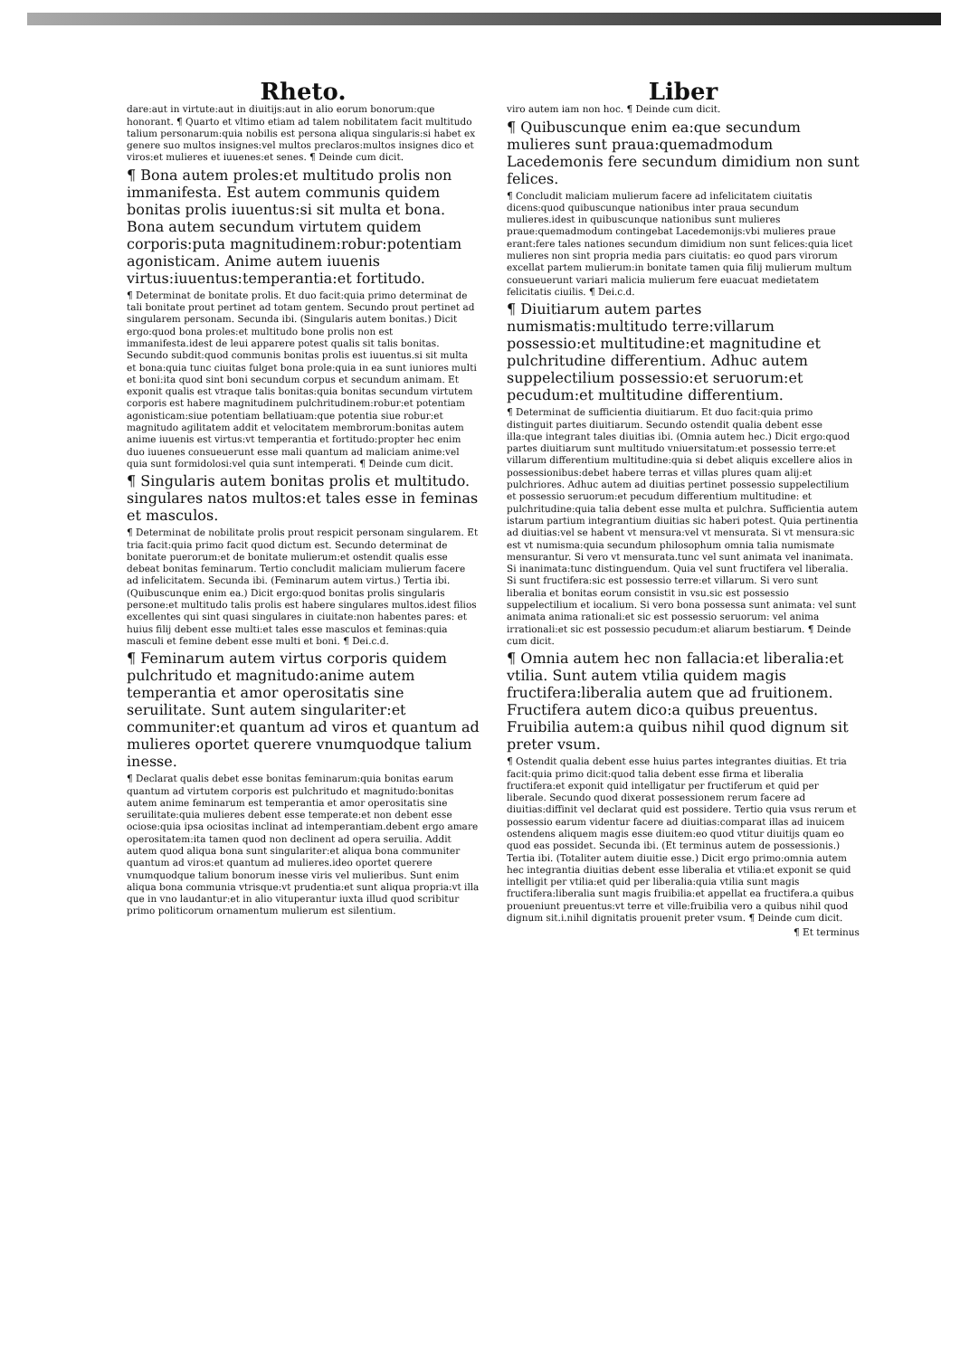Rheto.
dare:aut in virtute:aut in diuitijs:aut in alio eorum bonorum:que honorant. ¶ Quarto et vltimo etiam ad talem nobilitatem facit multitudo talium personarum:quia nobilis est persona aliqua singularis:si habet ex genere suo multos insignes:vel multos preclaros:multos insignes dico et viros:et mulieres et iuuenes:et senes. ¶ Deinde cum dicit.
¶ Bona autem proles:et multitudo prolis non immanifesta. Est autem communis quidem bonitas prolis iuuentus:si sit multa et bona. Bona autem secundum virtutem quidem corporis:puta magnitudinem:robur:potentiam agonisticam. Anime autem iuuenis virtus:iuuentus:temperantia:et fortitudo.
¶ Determinat de bonitate prolis. Et duo facit:quia primo determinat de tali bonitate prout pertinet ad totam gentem. Secundo prout pertinet ad singularem personam. Secunda ibi. (Singularis autem bonitas.) Dicit ergo:quod bona proles:et multitudo bone prolis non est immanifesta.idest de leui apparere potest qualis sit talis bonitas. Secundo subdit:quod communis bonitas prolis est iuuentus.si sit multa et bona:quia tunc ciuitas fulget bona prole:quia in ea sunt iuniores multi et boni:ita quod sint boni secundum corpus et secundum animam. Et exponit qualis est vtraque talis bonitas:quia bonitas secundum virtutem corporis est habere magnitudinem pulchritudinem:robur:et potentiam agonisticam:siue potentiam bellatiuam:que potentia siue robur:et magnitudo agilitatem addit et velocitatem membrorum:bonitas autem anime iuuenis est virtus:vt temperantia et fortitudo:propter hec enim duo iuuenes consueuerunt esse mali quantum ad maliciam anime:vel quia sunt formidolosi:vel quia sunt intemperati. ¶ Deinde cum dicit.
¶ Singularis autem bonitas prolis et multitudo. singulares natos multos:et tales esse in feminas et masculos.
¶ Determinat de nobilitate prolis prout respicit personam singularem. Et tria facit:quia primo facit quod dictum est. Secundo determinat de bonitate puerorum:et de bonitate mulierum:et ostendit qualis esse debeat bonitas feminarum. Tertio concludit maliciam mulierum facere ad infelicitatem. Secunda ibi. (Feminarum autem virtus.) Tertia ibi. (Quibuscunque enim ea.) Dicit ergo:quod bonitas prolis singularis persone:et multitudo talis prolis est habere singulares multos.idest filios excellentes qui sint quasi singulares in ciuitate:non habentes pares: et huius filij debent esse multi:et tales esse masculos et feminas:quia masculi et femine debent esse multi et boni. ¶ Dei.c.d.
¶ Feminarum autem virtus corporis quidem pulchritudo et magnitudo:anime autem temperantia et amor operositatis sine seruilitate. Sunt autem singulariter:et communiter:et quantum ad viros et quantum ad mulieres oportet querere vnumquodque talium inesse.
¶ Declarat qualis debet esse bonitas feminarum:quia bonitas earum quantum ad virtutem corporis est pulchritudo et magnitudo:bonitas autem anime feminarum est temperantia et amor operositatis sine seruilitate:quia mulieres debent esse temperate:et non debent esse ociose:quia ipsa ociositas inclinat ad intemperantiam.debent ergo amare operositatem:ita tamen quod non declinent ad opera seruilia. Addit autem quod aliqua bona sunt singulariter:et aliqua bona communiter quantum ad viros:et quantum ad mulieres.ideo oportet querere vnumquodque talium bonorum inesse viris vel mulieribus. Sunt enim aliqua bona communia vtrisque:vt prudentia:et sunt aliqua propria:vt illa que in vno laudantur:et in alio vituperantur iuxta illud quod scribitur primo politicorum ornamentum mulierum est silentium.
Liber
viro autem iam non hoc. ¶ Deinde cum dicit.
¶ Quibuscunque enim ea:que secundum mulieres sunt praua:quemadmodum Lacedemonis fere secundum dimidium non sunt felices.
¶ Concludit maliciam mulierum facere ad infelicitatem ciuitatis dicens:quod quibuscunque nationibus inter praua secundum mulieres.idest in quibuscunque nationibus sunt mulieres praue:quemadmodum contingebat Lacedemonijs:vbi mulieres praue erant:fere tales nationes secundum dimidium non sunt felices:quia licet mulieres non sint propria media pars ciuitatis: eo quod pars virorum excellat partem mulierum:in bonitate tamen quia filij mulierum multum consueuerunt variari malicia mulierum fere euacuat medietatem felicitatis ciuilis. ¶ Dei.c.d.
¶ Diuitiarum autem partes numismatis:multitudo terre:villarum possessio:et multitudine:et magnitudine et pulchritudine differentium. Adhuc autem suppelectilium possessio:et seruorum:et pecudum:et multitudine differentium.
¶ Determinat de sufficientia diuitiarum. Et duo facit:quia primo distinguit partes diuitiarum. Secundo ostendit qualia debent esse illa:que integrant tales diuitias ibi. (Omnia autem hec.) Dicit ergo:quod partes diuitiarum sunt multitudo vniuersitatum:et possessio terre:et villarum differentium multitudine:quia si debet aliquis excellere alios in possessionibus:debet habere terras et villas plures quam alij:et pulchriores. Adhuc autem ad diuitias pertinet possessio suppelectilium et possessio seruorum:et pecudum differentium multitudine: et pulchritudine:quia talia debent esse multa et pulchra. Sufficientia autem istarum partium integrantium diuitias sic haberi potest. Quia pertinentia ad diuitias:vel se habent vt mensura:vel vt mensurata. Si vt mensura:sic est vt numisma:quia secundum philosophum omnia talia numismate mensurantur. Si vero vt mensurata.tunc vel sunt animata vel inanimata. Si inanimata:tunc distinguendum. Quia vel sunt fructifera vel liberalia. Si sunt fructifera:sic est possessio terre:et villarum. Si vero sunt liberalia et bonitas eorum consistit in vsu.sic est possessio suppelectilium et iocalium. Si vero bona possessa sunt animata: vel sunt animata anima rationali:et sic est possessio seruorum: vel anima irrationali:et sic est possessio pecudum:et aliarum bestiarum. ¶ Deinde cum dicit.
¶ Omnia autem hec non fallacia:et liberalia:et vtilia. Sunt autem vtilia quidem magis fructifera:liberalia autem que ad fruitionem. Fructifera autem dico:a quibus preuentus. Fruibilia autem:a quibus nihil quod dignum sit preter vsum.
¶ Ostendit qualia debent esse huius partes integrantes diuitias. Et tria facit:quia primo dicit:quod talia debent esse firma et liberalia fructifera:et exponit quid intelligatur per fructiferum et quid per liberale. Secundo quod dixerat possessionem rerum facere ad diuitias:diffinit vel declarat quid est possidere. Tertio quia vsus rerum et possessio earum videntur facere ad diuitias:comparat illas ad inuicem ostendens aliquem magis esse diuitem:eo quod vtitur diuitijs quam eo quod eas possidet. Secunda ibi. (Et terminus autem de possessionis.) Tertia ibi. (Totaliter autem diuitie esse.) Dicit ergo primo:omnia autem hec integrantia diuitias debent esse liberalia et vtilia:et exponit se quid intelligit per vtilia:et quid per liberalia:quia vtilia sunt magis fructifera:liberalia sunt magis fruibilia:et appellat ea fructifera.a quibus proueniunt preuentus:vt terre et ville:fruibilia vero a quibus nihil quod dignum sit.i.nihil dignitatis prouenit preter vsum. ¶ Deinde cum dicit.
¶ Et terminus